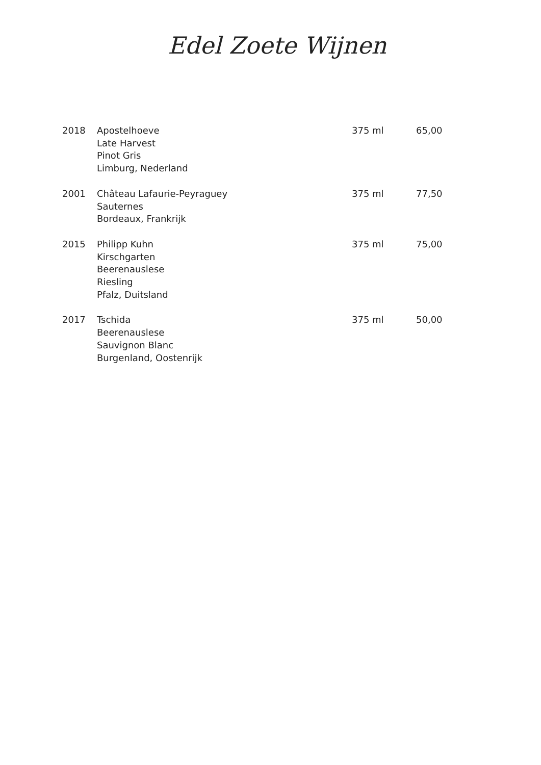Edel Zoete Wijnen
| 2018 | Apostelhoeve Late Harvest Pinot Gris Limburg, Nederland | 375 ml | 65,00 |
| 2001 | Château Lafaurie-Peyraguey Sauternes Bordeaux, Frankrijk | 375 ml | 77,50 |
| 2015 | Philipp Kuhn Kirschgarten Beerenauslese Riesling Pfalz, Duitsland | 375 ml | 75,00 |
| 2017 | Tschida Beerenauslese Sauvignon Blanc Burgenland, Oostenrijk | 375 ml | 50,00 |